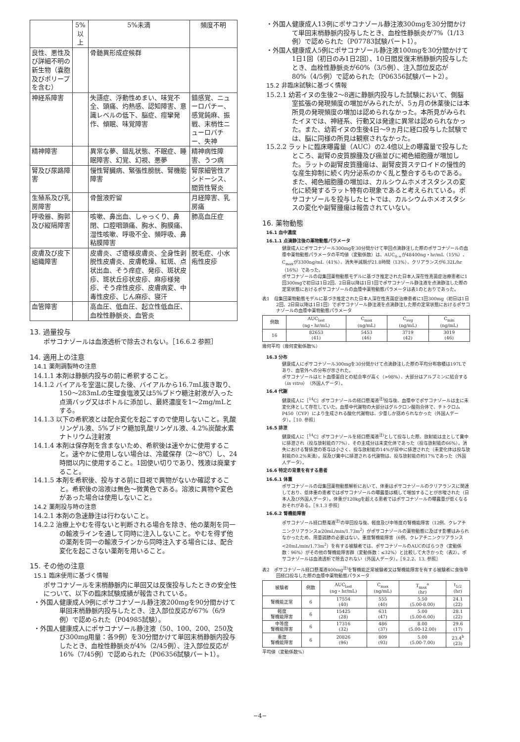| | 5%以上 | 5%未満 | 頻度不明 |
| --- | --- | --- | --- |
| 良性、悪性及び詳細不明の新生物（嚢胞及びポリープを含む） | | 骨髄異形成症候群 | |
| 神経系障害 | | 失語症、浮動性めまい、味覚不全、頭痛、灼熱感、認知障害、意識レベルの低下、脳症、痙攣発作、傾眠、味覚障害 | 錯感覚、ニューロパチー、感覚鈍麻、振戦、末梢性ニューロパチー、失神 |
| 精神障害 | | 異常な夢、錯乱状態、不眠症、睡眠障害、幻覚、幻視、悪夢 | 精神病性障害、うつ病 |
| 腎及び尿路障害 | | 慢性腎臓病、緊張性膀胱、腎機能障害 | 腎尿細管性アシドーシス、間質性腎炎 |
| 生殖系及び乳房障害 | | 骨盤液貯留 | 月経障害、乳房痛 |
| 呼吸器、胸郭及び縦隔障害 | | 咳嗽、鼻出血、しゃっくり、鼻閉、口腔咽頭痛、胸水、胸膜痛、湿性咳嗽、呼吸不全、頻呼吸、鼻粘膜障害 | 肺高血圧症 |
| 皮膚及び皮下組織障害 | | 皮膚炎、ざ瘡様皮膚炎、全身性剥脱性皮膚炎、皮膚乾燥、紅斑、点状出血、そう痒症、発疹、斑状皮疹、斑状丘疹状皮疹、麻疹様発疹、そう痒性皮疹、皮膚病変、中毒性皮疹、じん麻疹、寝汗 | 脱毛症、小水疱性皮疹 |
| 血管障害 | | 高血圧、低血圧、起立性低血圧、血栓性静脈炎、血管炎 | |
13. 過量投与
ポサコナゾールは血液透析で除去されない。［16.6.2 参照］
14. 適用上の注意
14.1 薬剤調製時の注意
14.1.1 本剤は静脈内投与の前に希釈すること。
14.1.2 バイアルを室温に戻した後、バイアルから16.7mL抜き取り、150～283mLの生理食塩液又は5%ブドウ糖注射液が入った点滴バッグ又はボトルに添加し、最終濃度を1～2mg/mLとする。
14.1.3 以下の希釈液とは配合変化を起こすので使用しないこと。乳酸リンゲル液、5%ブドウ糖加乳酸リンゲル液、4.2%炭酸水素ナトリウム注射液
14.1.4 本剤は保存剤を含まないため、希釈後は速やかに使用すること。速やかに使用しない場合は、冷蔵保存（2～8℃）し、24時間以内に使用すること。1回使い切りであり、残液は廃棄すること。
14.1.5 本剤を希釈後、投与する前に目視で異物がないか確認すること。希釈後の溶液は無色～微黄色である。溶液に異物や変色があった場合は使用しないこと。
14.2 薬剤投与時の注意
14.2.1 本剤の急速静注は行わないこと。
14.2.2 治療上やむを得ないと判断される場合を除き、他の薬剤を同一の輸液ラインを通して同時に注入しないこと。やむを得ず他の薬剤を同一の輸液ラインから同時注入する場合には、配合変化を起こさない薬剤を用いること。
15. その他の注意
15.1 臨床使用に基づく情報
ポサコナゾールを末梢静脈内に単回又は反復投与したときの安全性について、以下の臨床試験成績が報告されている。
・外国人健康成人9例にポサコナゾール静注液200mgを90分間かけて単回末梢静脈内投与したとき、注入部位反応が67%（6/9例）で認められた（P04985試験）。
・外国人健康成人にポサコナゾール静注液（50、100、200、250及び300mg用量：各9例）を30分間かけて単回末梢静脈内投与したとき、血栓性静脈炎が4%（2/45例）、注入部位反応が16%（7/45例）で認められた（P06356試験パート1）。
・外国人健康成人13例にポサコナゾール静注液300mgを30分間かけて単回末梢静脈内投与したとき、血栓性静脈炎が7%（1/13例）で認められた（P07783試験パート1）。
・外国人健康成人5例にポサコナゾール静注液100mgを30分間かけて1日1回（初日のみ1日2回）、10日間反復末梢静脈内投与したとき、血栓性静脈炎が60%（3/5例）、注入部位反応が80%（4/5例）で認められた（P06356試験パート2）。
15.2 非臨床試験に基づく情報
15.2.1 幼若イヌの生後2～8週に静脈内投与した試験において、側脳室拡張の発現頻度の増加がみられたが、5ヵ月の休薬後には本所見の発現頻度の増加は認められなかった。本所見がみられたイヌでは、神経系、行動又は発達に異常は認められなかった。また、幼若イヌの生後4日～9ヵ月に経口投与した試験では、脳に同様の所見は観察されなかった。
15.2.2 ラットに臨床曝露量（AUC）の2.4倍以上の曝露量で投与したところ、副腎の皮質腺腫及び癌並びに褐色細胞腫が増加した。ラットの副腎皮質腫瘍は、副腎皮質ステロイドの慢性的な産生抑制に続く内分泌系のかく乱と整合するものである。また、褐色細胞腫の増加は、カルシウムホメオスタシスの変化に続発するラット特有の現象であると考えられている。ポサコナゾールを投与したヒトでは、カルシウムホメオスタシスの変化や副腎腫瘍は報告されていない。
16. 薬物動態
16.1 血中濃度
16.1.1 点滴静注後の薬物動態パラメータ
健康成人にポサコナゾール300mgを30分間かけて単回点滴静注した際のポサコナゾールの血漿中薬物動態パラメータの平均値（変動係数）は、AUC<sub>0-∞</sub>が48400ng・hr/mL（15%）、C<sub>max</sub>が3300ng/mL（41%）、消失半減期が21.8時間（13%）、クリアランスが6.32L/hr（16%）であった。
ポサコナゾールの母集団薬物動態モデルに基づき推定された日本人深在性真菌症治療患者に1回300mgで初日は1日2回、2日目以降は1日1回でポサコナゾール静注液を点滴静注した際の定常状態におけるポサコナゾールの血漿中薬物動態パラメータは表1のとおりであった。
表1　母集団薬物動態モデルに基づき推定された日本人深在性真菌症治療患者に1回300mg（初日は1日2回、2日目以降は1日1回）でポサコナゾール静注液を点滴静注した際の定常状態におけるポサコナゾールの血漿中薬物動態パラメータ
| 例数 | AUC<sub>last</sub> (ng・hr/mL) | C<sub>max</sub> (ng/mL) | C<sub>avg</sub> (ng/mL) | C<sub>min</sub> (ng/mL) |
| --- | --- | --- | --- | --- |
| 16 | 82653 (41) | 5453 (46) | 3719 (42) | 3019 (46) |
幾何平均（幾何変動係数%）
16.3 分布
健康成人にポサコナゾール300mgを30分間かけて点滴静注した際の平均分布容積は197Lであり、血管外への分布が示された。
ポサコナゾールはヒト血漿蛋白との結合率が高く（>98%）、大部分はアルブミンに結合する（in vitro）（外国人データ）。
16.4 代謝
健康成人に［<sup>14</sup>C］ポサコナゾールの経口懸濁液<sup>注)</sup>投与後、血漿中でポサコナゾールは主に未変化体として存在していた。血漿中代謝物の大部分はグルクロン酸抱合体で、チトクロムP450（CYP）により生成される酸化代謝物は、少量しか認められなかった（外国人データ）。［10. 参照］
16.5 排泄
健康成人に［<sup>14</sup>C］ポサコナゾールを経口懸濁液<sup>注)</sup>として投与した際、放射能は主として糞中に排泄され（投与放射能の77%）、その主成分は未変化体であった（投与放射能の66%）。消失における腎排泄の寄与は小さく、投与放射能の14%が尿中に排泄された（未変化体は投与放射能の0.2%未満）。尿及び糞中に排泄される代謝物は、投与放射能の約17%であった（外国人データ）。
16.6 特定の背景を有する患者
16.6.1 体重
ポサコナゾールの母集団薬物動態解析において、体重はポサコナゾールのクリアランスに関連しており、低体重の患者ではポサコナゾールの曝露量は概して増加することが示唆された（日本人及び外国人データ）。体重が120kgを超える患者ではポサコナゾールの曝露量が低くなるおそれがある。［9.1.3 参照］
16.6.2 腎機能障害
ポサコナゾール経口懸濁液<sup>注)</sup>の単回投与後、軽度及び中等度の腎機能障害（12例、クレアチニンクリアランス≥20mL/min/1.73m<sup>2</sup>）がポサコナゾールの薬物動態に及ぼす影響はみられなかったため、用量調節の必要はない。重度腎機能障害（6例、クレアチニンクリアランス<20mL/min/1.73m<sup>2</sup>）を有する被験者では、ポサコナゾールのAUCのばらつき（変動係数：96%）がその他の腎機能障害群（変動係数：≤32%）と比較して大きかった（表2）。ポサコナゾールは血液透析で除去されない（外国人データ）。［9.2.2、13. 参照］
表2　ポサコナゾール経口懸濁液400mg<sup>注)</sup>を腎機能正常被験者又は腎機能障害を有する被験者に食後単回経口投与した際の血漿中薬物動態パラメータ
| 被験者 | 例数 | AUC<sub>last</sub> (ng・hr/mL) | C<sub>max</sub> (ng/mL) | T<sub>max</sub><sup>a</sup> (hr) | t<sub>1/2</sub> (hr) |
| --- | --- | --- | --- | --- | --- |
| 腎機能正常 | 6 | 17554 (40) | 555 (40) | 5.50 (5.00-8.00) | 24.1 (22) |
| 軽度 腎機能障害 | 6 | 15425 (28) | 631 (47) | 5.00 (5.00-6.00) | 28.1 (22) |
| 中等度 腎機能障害 | 6 | 17316 (32) | 486 (37) | 8.00 (5.00-12.00) | 29.6 (17) |
| 重度 腎機能障害 | 6 | 20826 (96) | 809 (93) | 5.00 (5.00-7.00) | 23.4<sup>b</sup> (23) |
平均値（変動係数%）
−4−